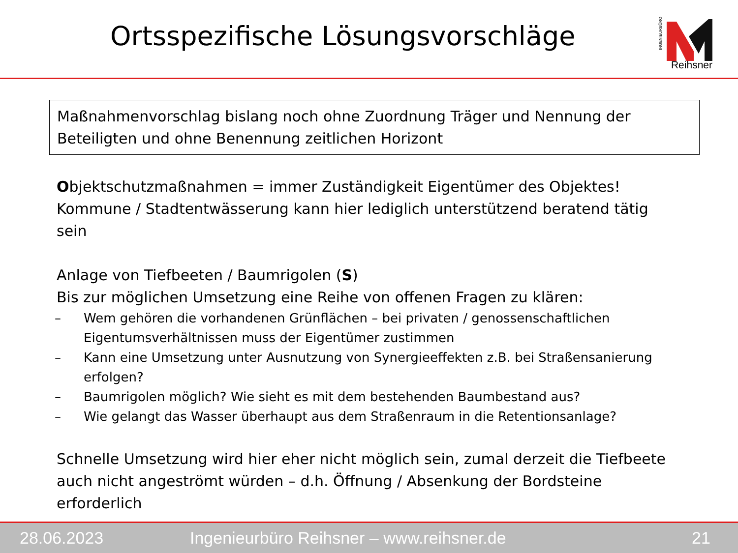Ortsspezifische Lösungsvorschläge
INGENIEURBÜRO
Reihsner
Maßnahmenvorschlag bislang noch ohne Zuordnung Träger und Nennung der Beteiligten und ohne Benennung zeitlichen Horizont
Objektschutzmaßnahmen = immer Zuständigkeit Eigentümer des Objektes!
Kommune / Stadtentwässerung kann hier lediglich unterstützend beratend tätig sein
Anlage von Tiefbeeten / Baumrigolen (S)
Bis zur möglichen Umsetzung eine Reihe von offenen Fragen zu klären:
– Wem gehören die vorhandenen Grünflächen – bei privaten / genossenschaftlichen Eigentumsverhältnissen muss der Eigentümer zustimmen
– Kann eine Umsetzung unter Ausnutzung von Synergieeffekten z.B. bei Straßensanierung erfolgen?
– Baumrigolen möglich? Wie sieht es mit dem bestehenden Baumbestand aus?
– Wie gelangt das Wasser überhaupt aus dem Straßenraum in die Retentionsanlage?
Schnelle Umsetzung wird hier eher nicht möglich sein, zumal derzeit die Tiefbeete auch nicht angeströmt würden – d.h. Öffnung / Absenkung der Bordsteine erforderlich
28.06.2023 Ingenieurbüro Reihsner – www.reihsner.de 21